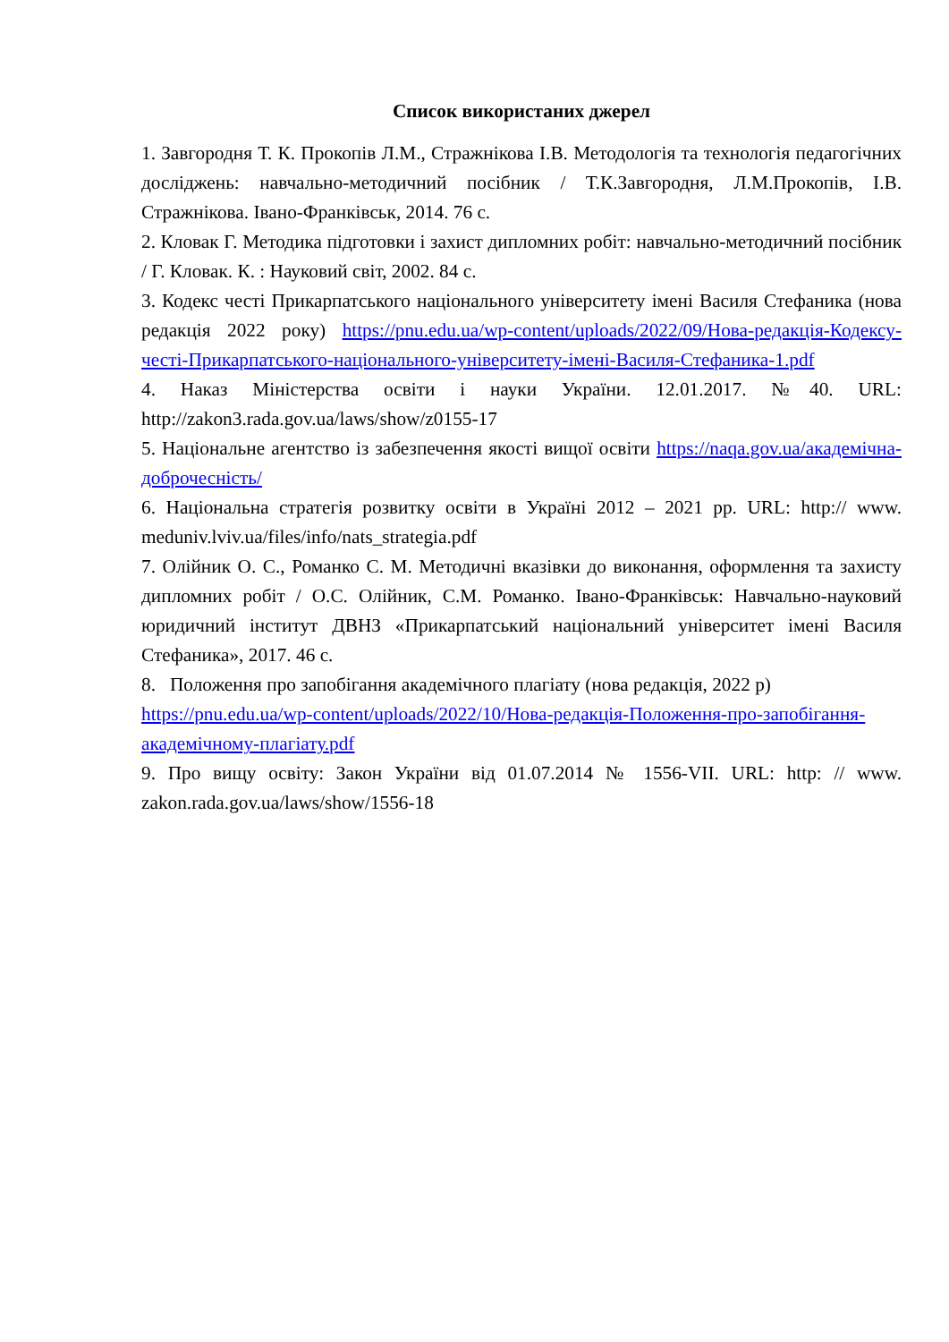Список використаних джерел
1. Завгородня Т. К. Прокопів Л.М., Стражнікова І.В. Методологія та технологія педагогічних досліджень: навчально-методичний посібник / Т.К.Завгородня, Л.М.Прокопів, І.В. Стражнікова. Івано-Франківськ, 2014. 76 с.
2. Кловак Г. Методика підготовки і захист дипломних робіт: навчально-методичний посібник / Г. Кловак. К. : Науковий світ, 2002. 84 с.
3. Кодекс честі Прикарпатського національного університету імені Василя Стефаника (нова редакція 2022 року) https://pnu.edu.ua/wp-content/uploads/2022/09/Нова-редакція-Кодексу-честі-Прикарпатського-національного-університету-імені-Василя-Стефаника-1.pdf
4. Наказ Міністерства освіти і науки України. 12.01.2017. №40. URL: http://zakon3.rada.gov.ua/laws/show/z0155-17
5. Національне агентство із забезпечення якості вищої освіти https://naqa.gov.ua/академічна-доброчесність/
6. Національна стратегія розвитку освіти в Україні 2012 – 2021 рр. URL: http:// www. meduniv.lviv.ua/files/info/nats_strategia.pdf
7. Олійник О. С., Романко С. М. Методичні вказівки до виконання, оформлення та захисту дипломних робіт / О.С. Олійник, С.М. Романко. Івано-Франківськ: Навчально-науковий юридичний інститут ДВНЗ «Прикарпатський національний університет імені Василя Стефаника», 2017. 46 с.
8. Положення про запобігання академічного плагіату (нова редакція, 2022 р) https://pnu.edu.ua/wp-content/uploads/2022/10/Нова-редакція-Положення-про-запобігання-академічному-плагіату.pdf
9. Про вищу освіту: Закон України від 01.07.2014 № 1556-VII. URL: http: // www. zakon.rada.gov.ua/laws/show/1556-18